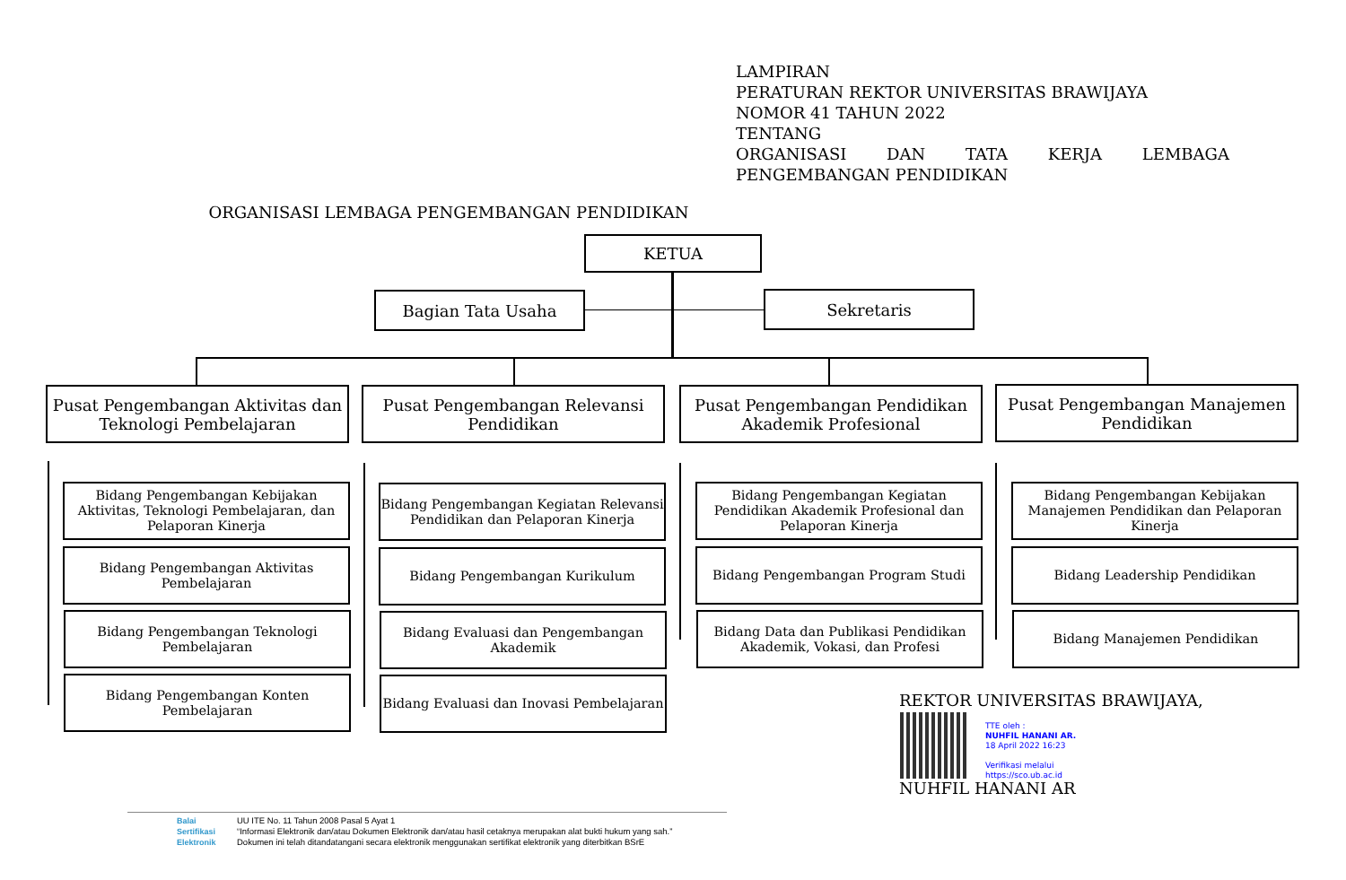LAMPIRAN
PERATURAN REKTOR UNIVERSITAS BRAWIJAYA
NOMOR 41 TAHUN 2022
TENTANG
ORGANISASI DAN TATA KERJA LEMBAGA
PENGEMBANGAN PENDIDIKAN
ORGANISASI LEMBAGA PENGEMBANGAN PENDIDIKAN
KETUA
Bagian Tata Usaha Sekretaris
Pusat Pengembangan Aktivitas dan Teknologi Pembelajaran
Pusat Pengembangan Relevansi Pendidikan
Pusat Pengembangan Pendidikan Akademik Profesional
Pusat Pengembangan Manajemen Pendidikan
Bidang Pengembangan Kebijakan Aktivitas, Teknologi Pembelajaran, dan Pelaporan Kinerja
Bidang Pengembangan Aktivitas Pembelajaran
Bidang Pengembangan Teknologi Pembelajaran
Bidang Pengembangan Konten Pembelajaran
Bidang Pengembangan Kegiatan Relevansi Pendidikan dan Pelaporan Kinerja
Bidang Pengembangan Kurikulum
Bidang Evaluasi dan Pengembangan Akademik
Bidang Evaluasi dan Inovasi Pembelajaran
Bidang Pengembangan Kegiatan Pendidikan Akademik Profesional dan Pelaporan Kinerja
Bidang Pengembangan Program Studi
Bidang Data dan Publikasi Pendidikan Akademik, Vokasi, dan Profesi
Bidang Pengembangan Kebijakan Manajemen Pendidikan dan Pelaporan Kinerja
Bidang Leadership Pendidikan
Bidang Manajemen Pendidikan
REKTOR UNIVERSITAS BRAWIJAYA,
TTE oleh :
NUHFIL HANANI AR.
18 April 2022 16:23
Verifikasi melalui
https://sco.ub.ac.id
NUHFIL HANANI AR
Balai Sertifikasi Elektronik
UU ITE No. 11 Tahun 2008 Pasal 5 Ayat 1
“Informasi Elektronik dan/atau Dokumen Elektronik dan/atau hasil cetaknya merupakan alat bukti hukum yang sah.”
Dokumen ini telah ditandatangani secara elektronik menggunakan sertifikat elektronik yang diterbitkan BSrE